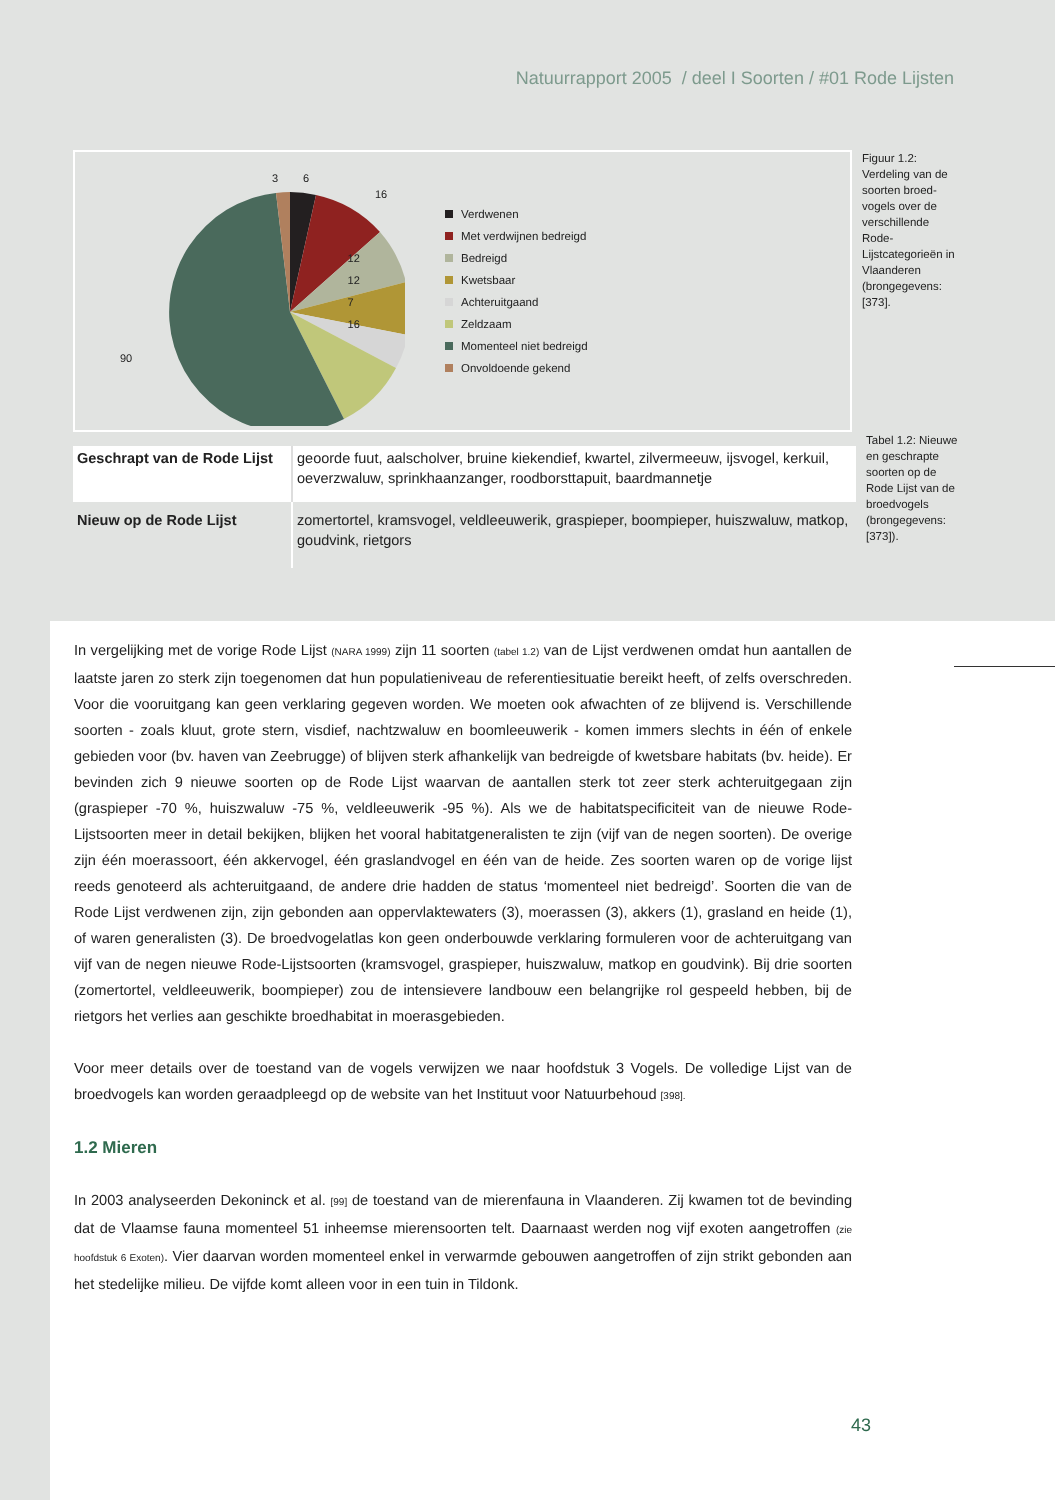Natuurrapport 2005 / deel I Soorten / #01 Rode Lijsten
3
6
16
90
Verdwenen
Met verdwijnen bedreigd
Bedreigd
Kwetsbaar
Achteruitgaand
Zeldzaam
Momenteel niet bedreigd
Onvoldoende gekend
12
12
7
16
Figuur 1.2: Verdeling van de soorten broed­vogels over de verschillende Rode-Lijstcategorieën in Vlaanderen (brongegevens: [373].
| Geschrapt van de Rode Lijst | geoorde fuut, aalscholver, bruine kiekendief, kwartel, zilvermeeuw, ijsvogel, kerkuil, oeverzwaluw, sprinkhaanzanger, roodborsttapuit, baardmannetje |
| Nieuw op de Rode Lijst | zomertortel, kramsvogel, veldleeuwerik, graspieper, boompieper, huiszwaluw, matkop, goudvink, rietgors |
Tabel 1.2: Nieuwe en geschrapte soorten op de Rode Lijst van de broedvogels (brongegevens: [373]).
In vergelijking met de vorige Rode Lijst (NARA 1999) zijn 11 soorten (tabel 1.2) van de Lijst verdwenen omdat hun aantallen de laatste jaren zo sterk zijn toegenomen dat hun populatieniveau de referentiesituatie bereikt heeft, of zelfs overschreden. Voor die vooruitgang kan geen verklaring gegeven worden. We moeten ook afwachten of ze blijvend is. Verschillende soorten - zoals kluut, grote stern, visdief, nachtzwaluw en boomleeuwerik - komen immers slechts in één of enkele gebieden voor (bv. haven van Zeebrugge) of blijven sterk afhankelijk van bedreigde of kwetsbare habitats (bv. heide). Er bevinden zich 9 nieuwe soorten op de Rode Lijst waarvan de aantallen sterk tot zeer sterk achteruitgegaan zijn (graspieper -70 %, huiszwaluw -75 %, veldleeuwerik -95 %). Als we de habitatspecificiteit van de nieuwe Rode-Lijstsoorten meer in detail bekijken, blijken het vooral habitatgeneralisten te zijn (vijf van de negen soorten). De overige zijn één moerassoort, één akkervogel, één graslandvogel en één van de heide. Zes soorten waren op de vorige lijst reeds genoteerd als achteruitgaand, de andere drie hadden de status ‘momenteel niet bedreigd’. Soorten die van de Rode Lijst verdwenen zijn, zijn gebonden aan oppervlaktewaters (3), moerassen (3), akkers (1), grasland en heide (1), of waren generalisten (3). De broedvogelatlas kon geen onderbouwde verklaring formuleren voor de achteruitgang van vijf van de negen nieuwe Rode-Lijstsoorten (kramsvogel, graspieper, huiszwaluw, matkop en goudvink). Bij drie soorten (zomertortel, veldleeuwerik, boompieper) zou de intensievere landbouw een belangrijke rol gespeeld hebben, bij de rietgors het verlies aan geschikte broedhabitat in moerasgebieden.
Voor meer details over de toestand van de vogels verwijzen we naar hoofdstuk 3 Vogels. De volledige Lijst van de broedvogels kan worden geraadpleegd op de website van het Instituut voor Natuurbehoud [398].
1.2 Mieren
In 2003 analyseerden Dekoninck et al. [99] de toestand van de mierenfauna in Vlaanderen. Zij kwamen tot de bevinding dat de Vlaamse fauna momenteel 51 inheemse mierensoorten telt. Daarnaast werden nog vijf exoten aangetroffen (zie hoofdstuk 6 Exoten). Vier daarvan worden momenteel enkel in verwarmde gebouwen aangetroffen of zijn strikt gebonden aan het stedelijke milieu. De vijfde komt alleen voor in een tuin in Tildonk.
43